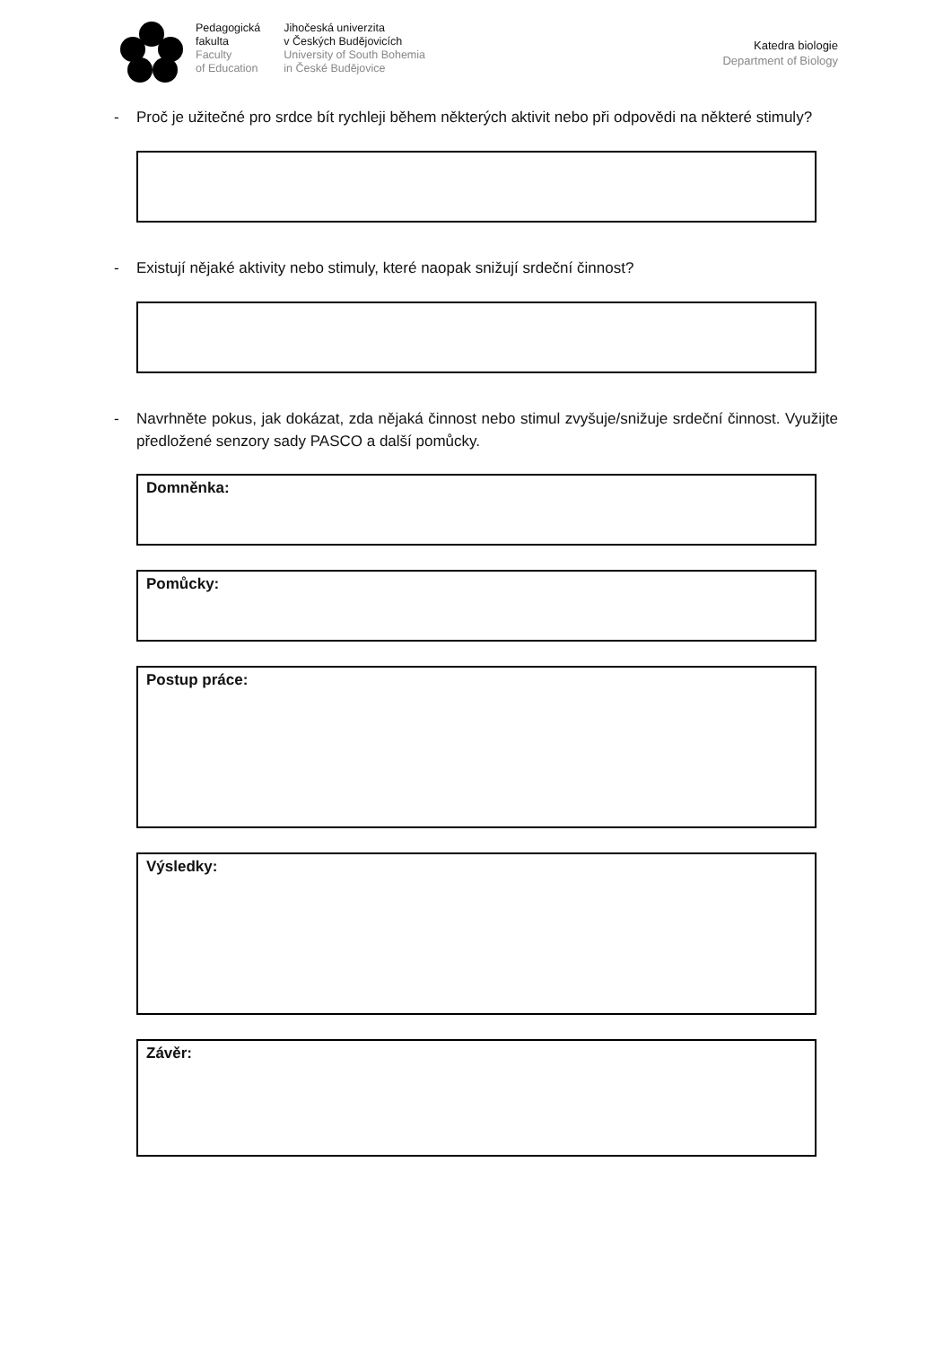Pedagogická
fakulta
Faculty
of Education
Jihočeská univerzita
v Českých Budějovicích
University of South Bohemia
in České Budějovice
Katedra biologie
Department of Biology
- Proč je užitečné pro srdce bít rychleji během některých aktivit nebo při odpovědi na některé stimuly?
- Existují nějaké aktivity nebo stimuly, které naopak snižují srdeční činnost?
- Navrhněte pokus, jak dokázat, zda nějaká činnost nebo stimul zvyšuje/snižuje srdeční činnost. Využijte předložené senzory sady PASCO a další pomůcky.
Domněnka:
Pomůcky:
Postup práce:
Výsledky:
Závěr: